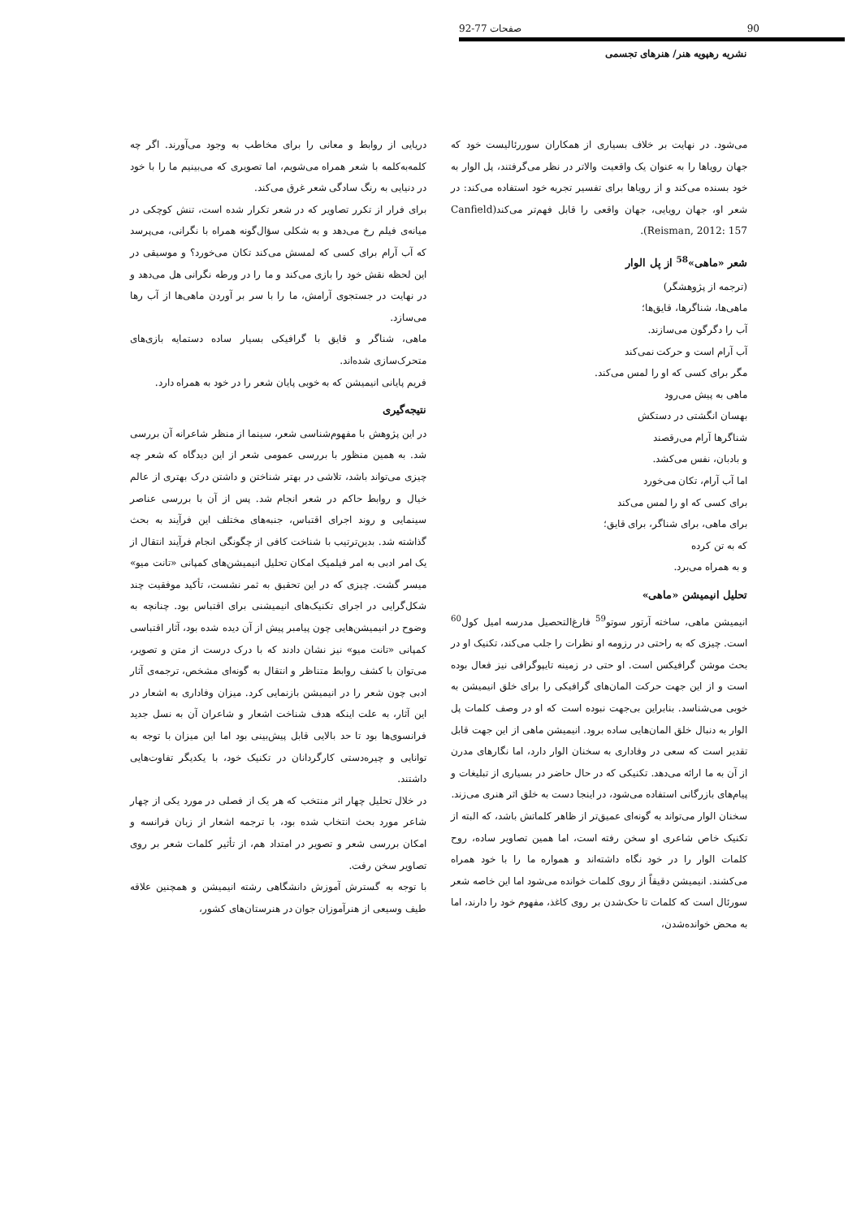90 صفحات 77-92
نشریه رهپویه هنر/ هنرهای تجسمی
می‌شود. در نهایت بر خلاف بسیاری از همکاران سوررئالیست خود که جهان رویاها را به عنوان یک واقعیت والاتر در نظر می‌گرفتند، پل الوار به خود بسنده می‌کند و از رویاها برای تفسیر تجربه خود استفاده می‌کند: در شعر او، جهان رویایی، جهان واقعی را قابل فهم‌تر می‌کند(Canfield Reisman, 2012: 157).
شعر «ماهی»<sup>58</sup> از پل الوار
(ترجمه از پژوهشگر)
ماهی‌ها، شناگرها، قایق‌ها؛
آب را دگرگون می‌سازند.
آب آرام است و حرکت نمی‌کند
مگر برای کسی که او را لمس می‌کند.
ماهی به پیش می‌رود
بهسان انگشتی در دستکش
شناگرها آرام می‌رقصند
و بادبان، نفس می‌کشد.
اما آب آرام، تکان می‌خورد
برای کسی که او را لمس می‌کند
برای ماهی، برای شناگر، برای قایق؛
که به تن کرده
و به همراه می‌برد.
تحلیل انیمیشن «ماهی»
انیمیشن ماهی، ساخته آرتور سوتو<sup>59</sup> فارغ‌التحصیل مدرسه امیل کول<sup>60</sup> است. چیزی که به راحتی در رزومه او نظرات را جلب می‌کند، تکنیک او در بحث موشن گرافیکس است. او حتی در زمینه تایپوگرافی نیز فعال بوده است و از این جهت حرکت المان‌های گرافیکی را برای خلق انیمیشن به خوبی می‌شناسد. بنابراین بی‌جهت نبوده است که او در وصف کلمات پل الوار به دنبال خلق المان‌هایی ساده برود. انیمیشن ماهی از این جهت قابل تقدیر است که سعی در وفاداری به سخنان الوار دارد، اما نگارهای مدرن از آن به ما ارائه می‌دهد. تکنیکی که در حال حاضر در بسیاری از تبلیغات و پیام‌های بازرگانی استفاده می‌شود، در اینجا دست به خلق اثر هنری می‌زند.
سخنان الوار می‌تواند به گونه‌ای عمیق‌تر از ظاهر کلماتش باشد، که البته از تکنیک خاص شاعری او سخن رفته است، اما همین تصاویر ساده، روح کلمات الوار را در خود نگاه داشته‌اند و همواره ما را با خود همراه می‌کشند. انیمیشن دقیقاً از روی کلمات خوانده می‌شود اما این خاصه شعر سورئال است که کلمات تا حک‌شدن بر روی کاغذ، مفهوم خود را دارند، اما به محض خوانده‌شدن،
دریایی از روابط و معانی را برای مخاطب به وجود می‌آورند. اگر چه کلمه‌به‌کلمه با شعر همراه می‌شویم، اما تصویری که می‌بینیم ما را با خود در دنیایی به رنگ سادگی شعر غرق می‌کند.
برای فرار از تکرر تصاویر که در شعر تکرار شده است، تنش کوچکی در میانه‌ی فیلم رخ می‌دهد و به شکلی سؤال‌گونه همراه با نگرانی، می‌پرسد که آب آرام برای کسی که لمسش می‌کند تکان می‌خورد؟ و موسیقی در این لحظه نقش خود را بازی می‌کند و ما را در ورطه نگرانی هل می‌دهد و در نهایت در جستجوی آرامش، ما را با سر بر آوردن ماهی‌ها از آب رها می‌سازد.
ماهی، شناگر و قایق با گرافیکی بسیار ساده دستمایه بازی‌های متحرک‌سازی شده‌اند.
فریم پایانی انیمیشن که به خوبی پایان شعر را در خود به همراه دارد.
نتیجه‌گیری
در این پژوهش با مفهوم‌شناسی شعر، سینما از منظر شاعرانه آن بررسی شد. به همین منظور با بررسی عمومی شعر از این دیدگاه که شعر چه چیزی می‌تواند باشد، تلاشی در بهتر شناختن و داشتن درک بهتری از عالم خیال و روابط حاکم در شعر انجام شد. پس از آن با بررسی عناصر سینمایی و روند اجرای اقتباس، جنبه‌های مختلف این فرآیند به بحث گذاشته شد. بدین‌ترتیب با شناخت کافی از چگونگی انجام فرآیند انتقال از یک امر ادبی به امر فیلمیک امکان تحلیل انیمیشن‌های کمپانی «تانت میو» میسر گشت. چیزی که در این تحقیق به ثمر نشست، تأکید موفقیت چند شکل‌گرایی در اجرای تکنیک‌های انیمیشنی برای اقتباس بود. چنانچه به وضوح در انیمیشن‌هایی چون پیامبر پیش از آن دیده شده بود، آثار اقتباسی کمپانی «تانت میو» نیز نشان دادند که با درک درست از متن و تصویر، می‌توان با کشف روابط متناظر و انتقال به گونه‌ای مشخص، ترجمه‌ی آثار ادبی چون شعر را در انیمیشن بازنمایی کرد. میزان وفاداری به اشعار در این آثار، به علت اینکه هدف شناخت اشعار و شاعران آن به نسل جدید فرانسوی‌ها بود تا حد بالایی قابل پیش‌بینی بود اما این میزان با توجه به توانایی و چیره‌دستی کارگردانان در تکنیک خود، با یکدیگر تفاوت‌هایی داشتند.
در خلال تحلیل چهار اثر منتخب که هر یک از فصلی در مورد یکی از چهار شاعر مورد بحث انتخاب شده بود، با ترجمه اشعار از زبان فرانسه و امکان بررسی شعر و تصویر در امتداد هم، از تأثیر کلمات شعر بر روی تصاویر سخن رفت.
با توجه به گسترش آموزش دانشگاهی رشته انیمیشن و همچنین علاقه طیف وسیعی از هنرآموزان جوان در هنرستان‌های کشور،